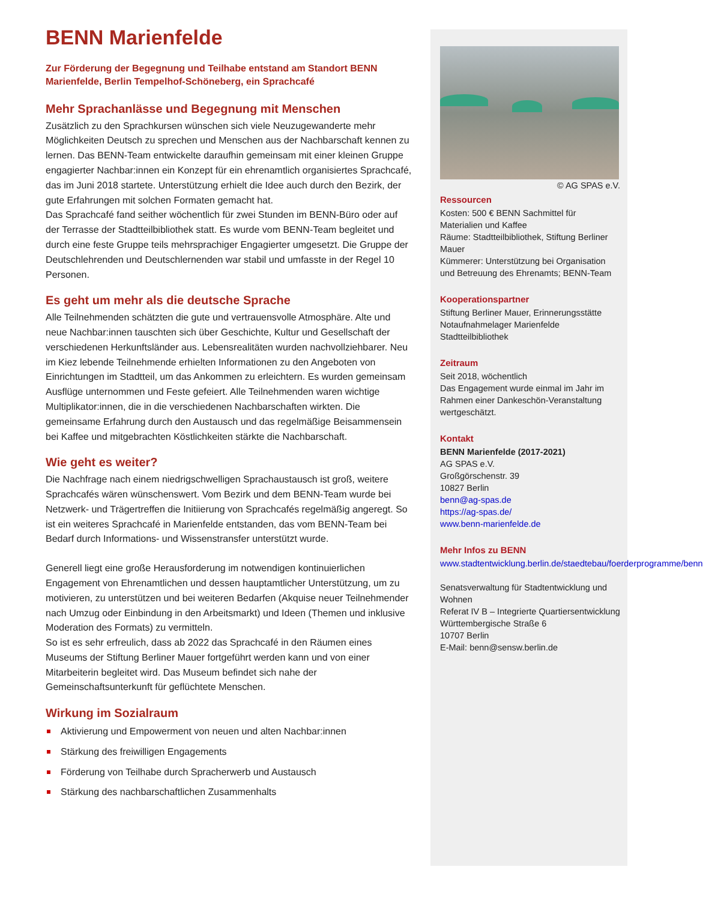BENN Marienfelde
Zur Förderung der Begegnung und Teilhabe entstand am Standort BENN Marienfelde, Berlin Tempelhof-Schöneberg, ein Sprachcafé
Mehr Sprachanlässe und Begegnung mit Menschen
Zusätzlich zu den Sprachkursen wünschen sich viele Neuzugewanderte mehr Möglichkeiten Deutsch zu sprechen und Menschen aus der Nachbarschaft kennen zu lernen. Das BENN-Team entwickelte daraufhin gemeinsam mit einer kleinen Gruppe engagierter Nachbar:innen ein Konzept für ein ehrenamtlich organisiertes Sprachcafé, das im Juni 2018 startete. Unterstützung erhielt die Idee auch durch den Bezirk, der gute Erfahrungen mit solchen Formaten gemacht hat.
Das Sprachcafé fand seither wöchentlich für zwei Stunden im BENN-Büro oder auf der Terrasse der Stadtteilbibliothek statt. Es wurde vom BENN-Team begleitet und durch eine feste Gruppe teils mehrsprachiger Engagierter umgesetzt. Die Gruppe der Deutschlehrenden und Deutschlernenden war stabil und umfasste in der Regel 10 Personen.
Es geht um mehr als die deutsche Sprache
Alle Teilnehmenden schätzten die gute und vertrauensvolle Atmosphäre. Alte und neue Nachbar:innen tauschten sich über Geschichte, Kultur und Gesellschaft der verschiedenen Herkunftsländer aus. Lebensrealitäten wurden nachvollziehbarer. Neu im Kiez lebende Teilnehmende erhielten Informationen zu den Angeboten von Einrichtungen im Stadtteil, um das Ankommen zu erleichtern. Es wurden gemeinsam Ausflüge unternommen und Feste gefeiert. Alle Teilnehmenden waren wichtige Multiplikator:innen, die in die verschiedenen Nachbarschaften wirkten. Die gemeinsame Erfahrung durch den Austausch und das regelmäßige Beisammensein bei Kaffee und mitgebrachten Köstlichkeiten stärkte die Nachbarschaft.
Wie geht es weiter?
Die Nachfrage nach einem niedrigschwelligen Sprachaustausch ist groß, weitere Sprachcafés wären wünschenswert. Vom Bezirk und dem BENN-Team wurde bei Netzwerk- und Trägertreffen die Initiierung von Sprachcafés regelmäßig angeregt. So ist ein weiteres Sprachcafé in Marienfelde entstanden, das vom BENN-Team bei Bedarf durch Informations- und Wissenstransfer unterstützt wurde.
Generell liegt eine große Herausforderung im notwendigen kontinuierlichen Engagement von Ehrenamtlichen und dessen hauptamtlicher Unterstützung, um zu motivieren, zu unterstützen und bei weiteren Bedarfen (Akquise neuer Teilnehmender nach Umzug oder Einbindung in den Arbeitsmarkt) und Ideen (Themen und inklusive Moderation des Formats) zu vermitteln.
So ist es sehr erfreulich, dass ab 2022 das Sprachcafé in den Räumen eines Museums der Stiftung Berliner Mauer fortgeführt werden kann und von einer Mitarbeiterin begleitet wird. Das Museum befindet sich nahe der Gemeinschaftsunterkunft für geflüchtete Menschen.
Wirkung im Sozialraum
Aktivierung und Empowerment von neuen und alten Nachbar:innen
Stärkung des freiwilligen Engagements
Förderung von Teilhabe durch Spracherwerb und Austausch
Stärkung des nachbarschaftlichen Zusammenhalts
© AG SPAS e.V.
Ressourcen
Kosten: 500 € BENN Sachmittel für Materialien und Kaffee
Räume: Stadtteilbibliothek, Stiftung Berliner Mauer
Kümmerer: Unterstützung bei Organisation und Betreuung des Ehrenamts; BENN-Team
Kooperationspartner
Stiftung Berliner Mauer, Erinnerungsstätte Notaufnahmelager Marienfelde
Stadtteilbibliothek
Zeitraum
Seit 2018, wöchentlich
Das Engagement wurde einmal im Jahr im Rahmen einer Dankeschön-Veranstaltung wertgeschätzt.
Kontakt
BENN Marienfelde (2017-2021)
AG SPAS e.V.
Großgörschenstr. 39
10827 Berlin
benn@ag-spas.de
https://ag-spas.de/
www.benn-marienfelde.de
Mehr Infos zu BENN
www.stadtentwicklung.berlin.de/staedtebau/foerderprogramme/benn
Senatsverwaltung für Stadtentwicklung und Wohnen
Referat IV B – Integrierte Quartiersentwicklung
Württembergische Straße 6
10707 Berlin
E-Mail: benn@sensw.berlin.de